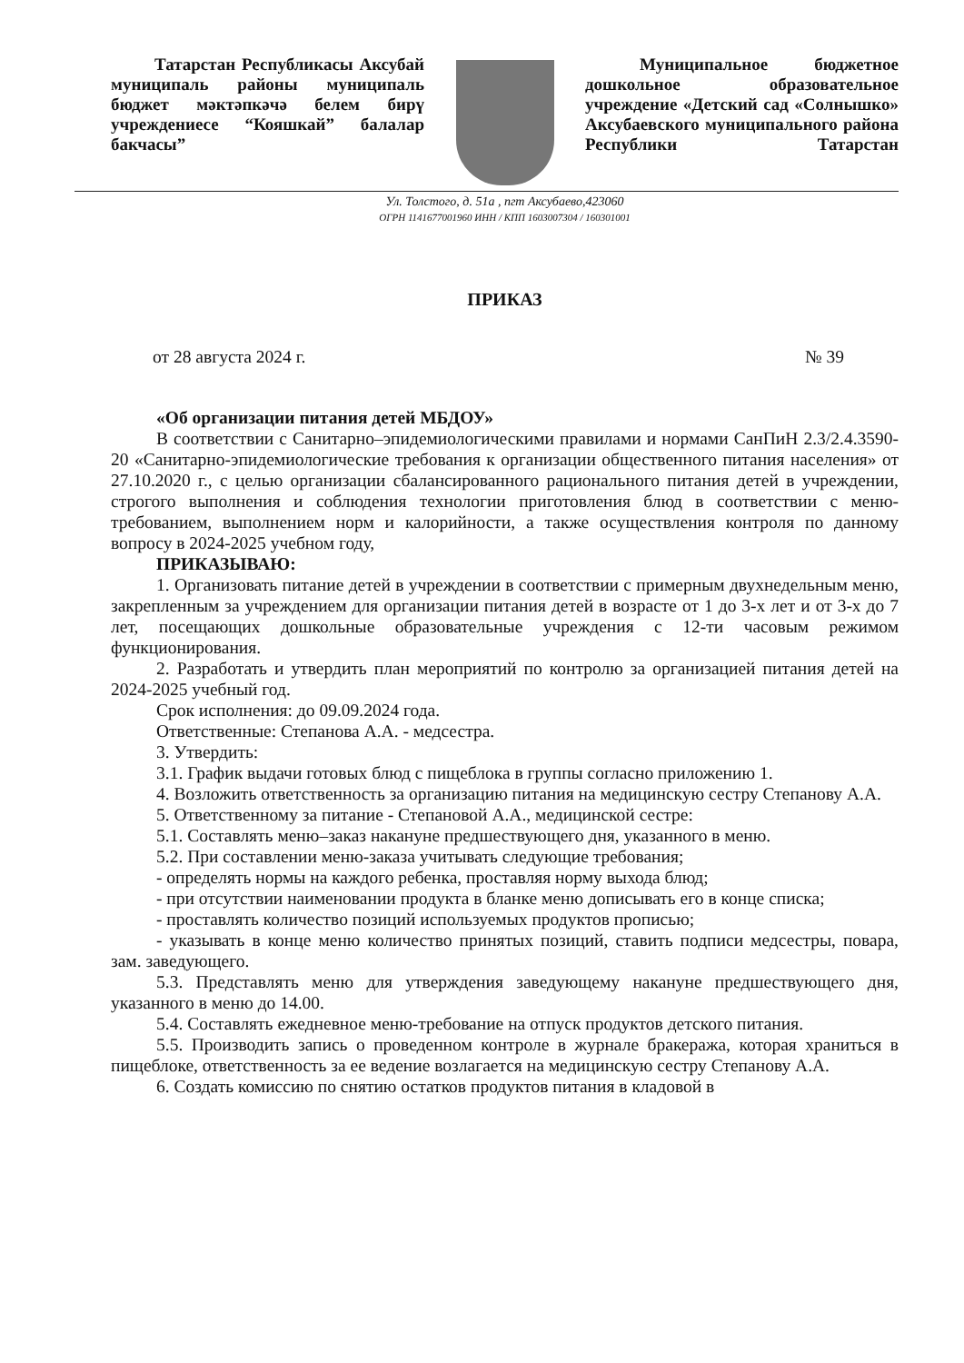Татарстан Республикасы Аксубай муниципаль районы муниципаль бюджет мәктәпкәчә белем бирү учреждениесе “Кояшкай” балалар бакчасы”
Муниципальное бюджетное дошкольное образовательное учреждение «Детский сад «Солнышко» Аксубаевского муниципального района Республики Татарстан
Ул. Толстого, д. 51а , пгт Аксубаево,423060
ОГРН 1141677001960 ИНН / КПП 1603007304 / 160301001
ПРИКАЗ
от 28 августа 2024 г. № 39
«Об организации питания детей МБДОУ»
В соответствии с Санитарно–эпидемиологическими правилами и нормами СанПиН 2.3/2.4.3590-20 «Санитарно-эпидемиологические требования к организации общественного питания населения» от 27.10.2020 г., с целью организации сбалансированного рационального питания детей в учреждении, строгого выполнения и соблюдения технологии приготовления блюд в соответствии с меню-требованием, выполнением норм и калорийности, а также осуществления контроля по данному вопросу в 2024-2025 учебном году,
ПРИКАЗЫВАЮ:
1. Организовать питание детей в учреждении в соответствии с примерным двухнедельным меню, закрепленным за учреждением для организации питания детей в возрасте от 1 до 3-х лет и от 3-х до 7 лет, посещающих дошкольные образовательные учреждения с 12-ти часовым режимом функционирования.
2. Разработать и утвердить план мероприятий по контролю за организацией питания детей на 2024-2025 учебный год.
Срок исполнения: до 09.09.2024 года.
Ответственные: Степанова А.А. - медсестра.
3. Утвердить:
3.1. График выдачи готовых блюд с пищеблока в группы согласно приложению 1.
4. Возложить ответственность за организацию питания на медицинскую сестру Степанову А.А.
5. Ответственному за питание - Степановой А.А., медицинской сестре:
5.1. Составлять меню–заказ накануне предшествующего дня, указанного в меню.
5.2. При составлении меню-заказа учитывать следующие требования;
- определять нормы на каждого ребенка, проставляя норму выхода блюд;
- при отсутствии наименовании продукта в бланке меню дописывать его в конце списка;
- проставлять количество позиций используемых продуктов прописью;
- указывать в конце меню количество принятых позиций, ставить подписи медсестры, повара, зам. заведующего.
5.3. Представлять меню для утверждения заведующему накануне предшествующего дня, указанного в меню до 14.00.
5.4. Составлять ежедневное меню-требование на отпуск продуктов детского питания.
5.5. Производить запись о проведенном контроле в журнале бракеража, которая храниться в пищеблоке, ответственность за ее ведение возлагается на медицинскую сестру Степанову А.А.
6. Создать комиссию по снятию остатков продуктов питания в кладовой в